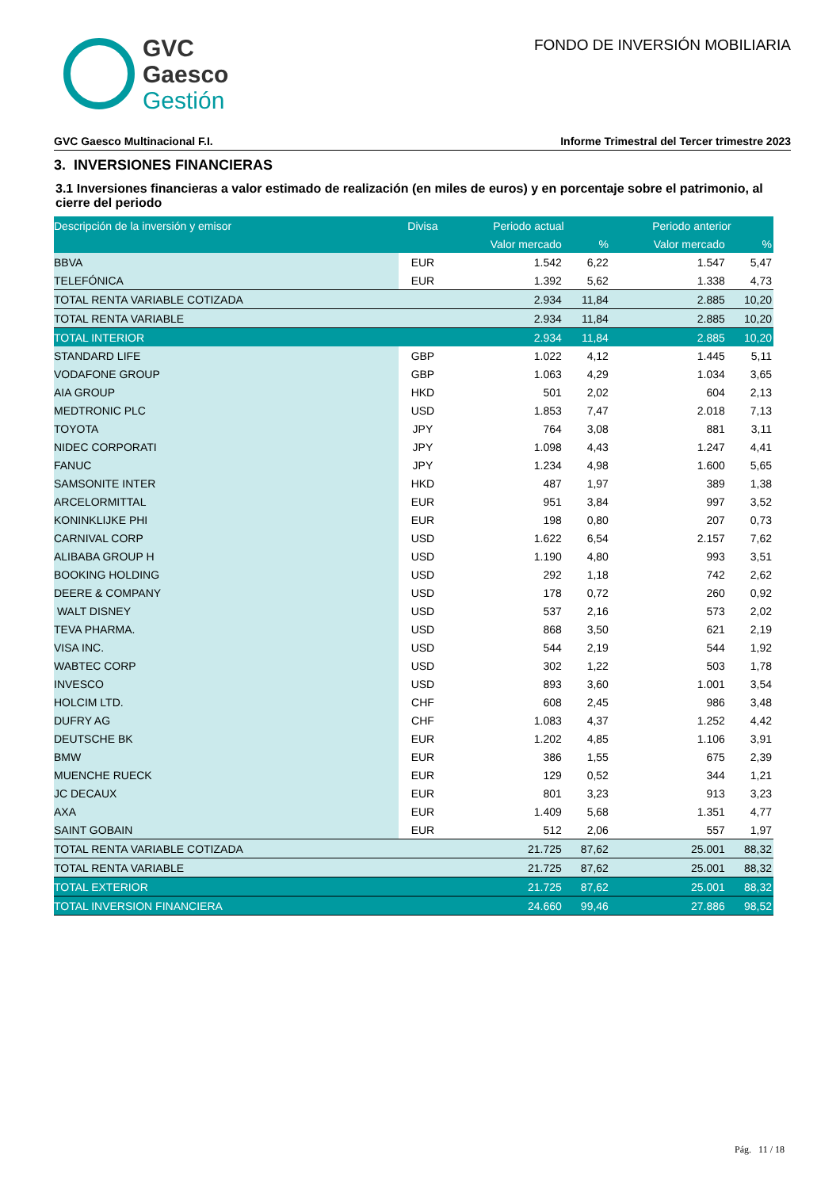GVC
Gaesco
Gestión
FONDO DE INVERSIÓN MOBILIARIA
GVC Gaesco Multinacional F.I. Informe Trimestral del Tercer trimestre 2023
3. INVERSIONES FINANCIERAS
3.1 Inversiones financieras a valor estimado de realización (en miles de euros) y en porcentaje sobre el patrimonio, al cierre del periodo
| Descripción de la inversión y emisor | Divisa | Periodo actual | | Periodo anterior | |
| --- | --- | --- | --- | --- | --- |
| | | Valor mercado | % | Valor mercado | % |
| BBVA | EUR | 1.542 | 6,22 | 1.547 | 5,47 |
| TELEFÓNICA | EUR | 1.392 | 5,62 | 1.338 | 4,73 |
| TOTAL RENTA VARIABLE COTIZADA | | 2.934 | 11,84 | 2.885 | 10,20 |
| TOTAL RENTA VARIABLE | | 2.934 | 11,84 | 2.885 | 10,20 |
| TOTAL INTERIOR | | 2.934 | 11,84 | 2.885 | 10,20 |
| STANDARD LIFE | GBP | 1.022 | 4,12 | 1.445 | 5,11 |
| VODAFONE GROUP | GBP | 1.063 | 4,29 | 1.034 | 3,65 |
| AIA GROUP | HKD | 501 | 2,02 | 604 | 2,13 |
| MEDTRONIC PLC | USD | 1.853 | 7,47 | 2.018 | 7,13 |
| TOYOTA | JPY | 764 | 3,08 | 881 | 3,11 |
| NIDEC CORPORATI | JPY | 1.098 | 4,43 | 1.247 | 4,41 |
| FANUC | JPY | 1.234 | 4,98 | 1.600 | 5,65 |
| SAMSONITE INTER | HKD | 487 | 1,97 | 389 | 1,38 |
| ARCELORMITTAL | EUR | 951 | 3,84 | 997 | 3,52 |
| KONINKLIJKE PHI | EUR | 198 | 0,80 | 207 | 0,73 |
| CARNIVAL CORP | USD | 1.622 | 6,54 | 2.157 | 7,62 |
| ALIBABA GROUP H | USD | 1.190 | 4,80 | 993 | 3,51 |
| BOOKING HOLDING | USD | 292 | 1,18 | 742 | 2,62 |
| DEERE & COMPANY | USD | 178 | 0,72 | 260 | 0,92 |
| WALT DISNEY | USD | 537 | 2,16 | 573 | 2,02 |
| TEVA PHARMA. | USD | 868 | 3,50 | 621 | 2,19 |
| VISA INC. | USD | 544 | 2,19 | 544 | 1,92 |
| WABTEC CORP | USD | 302 | 1,22 | 503 | 1,78 |
| INVESCO | USD | 893 | 3,60 | 1.001 | 3,54 |
| HOLCIM LTD. | CHF | 608 | 2,45 | 986 | 3,48 |
| DUFRY AG | CHF | 1.083 | 4,37 | 1.252 | 4,42 |
| DEUTSCHE BK | EUR | 1.202 | 4,85 | 1.106 | 3,91 |
| BMW | EUR | 386 | 1,55 | 675 | 2,39 |
| MUENCHE RUECK | EUR | 129 | 0,52 | 344 | 1,21 |
| JC DECAUX | EUR | 801 | 3,23 | 913 | 3,23 |
| AXA | EUR | 1.409 | 5,68 | 1.351 | 4,77 |
| SAINT GOBAIN | EUR | 512 | 2,06 | 557 | 1,97 |
| TOTAL RENTA VARIABLE COTIZADA | | 21.725 | 87,62 | 25.001 | 88,32 |
| TOTAL RENTA VARIABLE | | 21.725 | 87,62 | 25.001 | 88,32 |
| TOTAL EXTERIOR | | 21.725 | 87,62 | 25.001 | 88,32 |
| TOTAL INVERSION FINANCIERA | | 24.660 | 99,46 | 27.886 | 98,52 |
Pág. 11 / 18